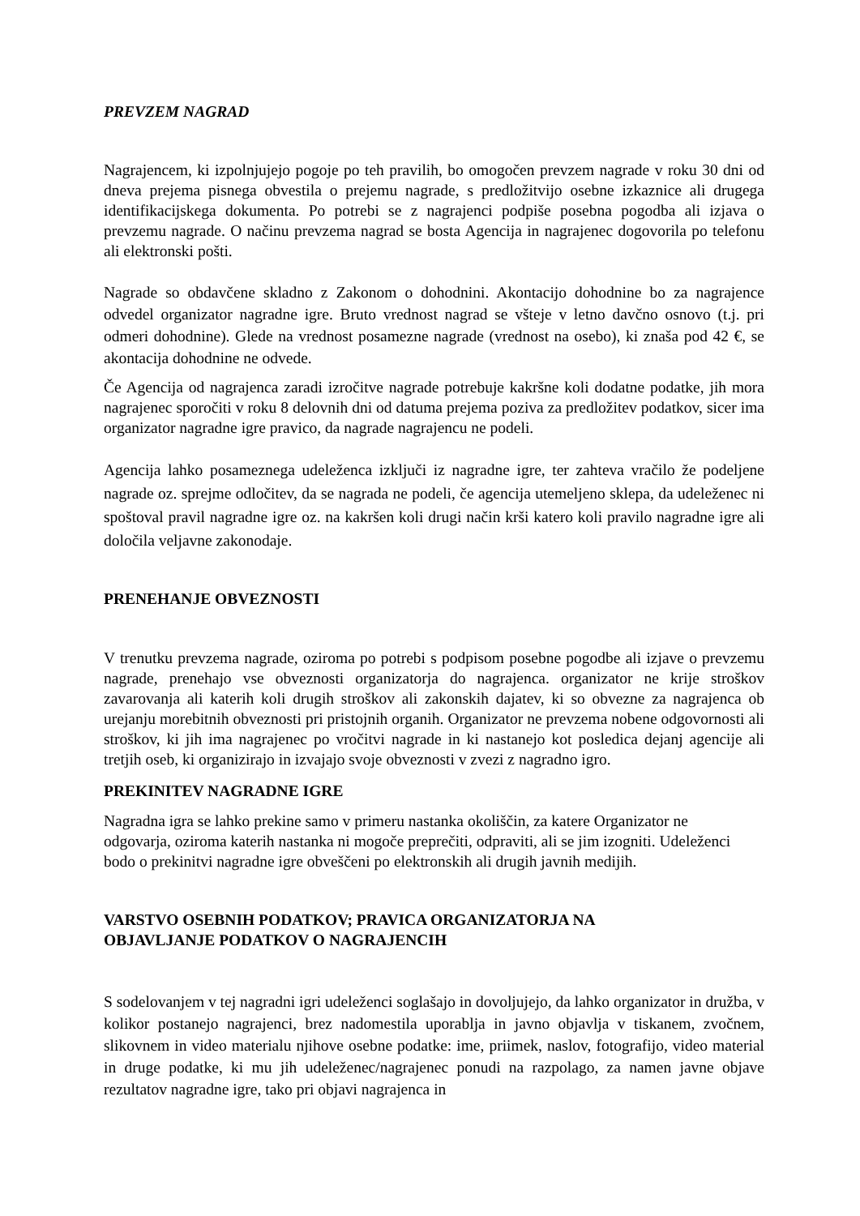PREVZEM NAGRAD
Nagrajencem, ki izpolnjujejo pogoje po teh pravilih, bo omogočen prevzem nagrade v roku 30 dni od dneva prejema pisnega obvestila o prejemu nagrade, s predložitvijo osebne izkaznice ali drugega identifikacijskega dokumenta. Po potrebi se z nagrajenci podpiše posebna pogodba ali izjava o prevzemu nagrade. O načinu prevzema nagrad se bosta Agencija in nagrajenec dogovorila po telefonu ali elektronski pošti.
Nagrade so obdavčene skladno z Zakonom o dohodnini. Akontacijo dohodnine bo za nagrajence odvedel organizator nagradne igre. Bruto vrednost nagrad se všteje v letno davčno osnovo (t.j. pri odmeri dohodnine). Glede na vrednost posamezne nagrade (vrednost na osebo), ki znaša pod 42 €, se akontacija dohodnine ne odvede.
Če Agencija od nagrajenca zaradi izročitve nagrade potrebuje kakršne koli dodatne podatke, jih mora nagrajenec sporočiti v roku 8 delovnih dni od datuma prejema poziva za predložitev podatkov, sicer ima organizator nagradne igre pravico, da nagrade nagrajencu ne podeli.
Agencija lahko posameznega udeleženca izključi iz nagradne igre, ter zahteva vračilo že podeljene nagrade oz. sprejme odločitev, da se nagrada ne podeli, če agencija utemeljeno sklepa, da udeleženec ni spoštoval pravil nagradne igre oz. na kakršen koli drugi način krši katero koli pravilo nagradne igre ali določila veljavne zakonodaje.
PRENEHANJE OBVEZNOSTI
V trenutku prevzema nagrade, oziroma po potrebi s podpisom posebne pogodbe ali izjave o prevzemu nagrade, prenehajo vse obveznosti organizatorja do nagrajenca. organizator ne krije stroškov zavarovanja ali katerih koli drugih stroškov ali zakonskih dajatev, ki so obvezne za nagrajenca ob urejanju morebitnih obveznosti pri pristojnih organih. Organizator ne prevzema nobene odgovornosti ali stroškov, ki jih ima nagrajenec po vročitvi nagrade in ki nastanejo kot posledica dejanj agencije ali tretjih oseb, ki organizirajo in izvajajo svoje obveznosti v zvezi z nagradno igro.
PREKINITEV NAGRADNE IGRE
Nagradna igra se lahko prekine samo v primeru nastanka okoliščin, za katere Organizator ne odgovarja, oziroma katerih nastanka ni mogoče preprečiti, odpraviti, ali se jim izogniti. Udeleženci bodo o prekinitvi nagradne igre obveščeni po elektronskih ali drugih javnih medijih.
VARSTVO OSEBNIH PODATKOV; PRAVICA ORGANIZATORJA NA
OBJAVLJANJE PODATKOV O NAGRAJENCIH
S sodelovanjem v tej nagradni igri udeleženci soglašajo in dovoljujejo, da lahko organizator in družba, v kolikor postanejo nagrajenci, brez nadomestila uporablja in javno objavlja v tiskanem, zvočnem, slikovnem in video materialu njihove osebne podatke: ime, priimek, naslov, fotografijo, video material in druge podatke, ki mu jih udeleženec/nagrajenec ponudi na razpolago, za namen javne objave rezultatov nagradne igre, tako pri objavi nagrajenca in